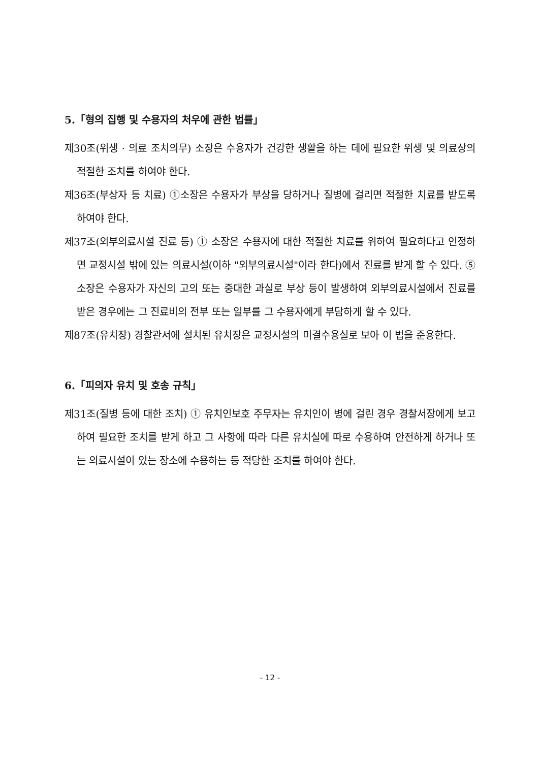5.「형의 집행 및 수용자의 처우에 관한 법률」
제30조(위생 · 의료 조치의무) 소장은 수용자가 건강한 생활을 하는 데에 필요한 위생 및 의료상의 적절한 조치를 하여야 한다.
제36조(부상자 등 치료) ①소장은 수용자가 부상을 당하거나 질병에 걸리면 적절한 치료를 받도록 하여야 한다.
제37조(외부의료시설 진료 등) ① 소장은 수용자에 대한 적절한 치료를 위하여 필요하다고 인정하면 교정시설 밖에 있는 의료시설(이하 "외부의료시설"이라 한다)에서 진료를 받게 할 수 있다. ⑤ 소장은 수용자가 자신의 고의 또는 중대한 과실로 부상 등이 발생하여 외부의료시설에서 진료를 받은 경우에는 그 진료비의 전부 또는 일부를 그 수용자에게 부담하게 할 수 있다.
제87조(유치장) 경찰관서에 설치된 유치장은 교정시설의 미결수용실로 보아 이 법을 준용한다.
6.「피의자 유치 및 호송 규칙」
제31조(질병 등에 대한 조치) ① 유치인보호 주무자는 유치인이 병에 걸린 경우 경찰서장에게 보고하여 필요한 조치를 받게 하고 그 사항에 따라 다른 유치실에 따로 수용하여 안전하게 하거나 또는 의료시설이 있는 장소에 수용하는 등 적당한 조치를 하여야 한다.
- 12 -